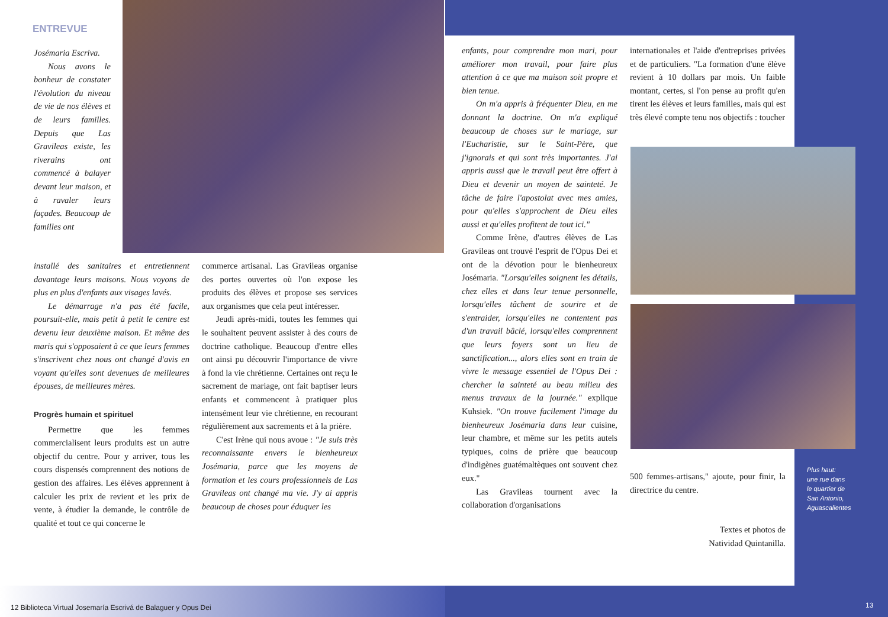ENTREVUE
Josémaria Escriva.
Nous avons le bonheur de constater l'évolution du niveau de vie de nos élèves et de leurs familles. Depuis que Las Gravileas existe, les riverains ont commencé à balayer devant leur maison, et à ravaler leurs façades. Beaucoup de familles ont
installé des sanitaires et entretiennent davantage leurs maisons. Nous voyons de plus en plus d'enfants aux visages lavés.
Le démarrage n'a pas été facile, poursuit-elle, mais petit à petit le centre est devenu leur deuxième maison. Et même des maris qui s'opposaient à ce que leurs femmes s'inscrivent chez nous ont changé d'avis en voyant qu'elles sont devenues de meilleures épouses, de meilleures mères.
Progrès humain et spirituel
Permettre que les femmes commercialisent leurs produits est un autre objectif du centre. Pour y arriver, tous les cours dispensés comprennent des notions de gestion des affaires. Les élèves apprennent à calculer les prix de revient et les prix de vente, à étudier la demande, le contrôle de qualité et tout ce qui concerne le
commerce artisanal. Las Gravileas organise des portes ouvertes où l'on expose les produits des élèves et propose ses services aux organismes que cela peut intéresser.
Jeudi après-midi, toutes les femmes qui le souhaitent peuvent assister à des cours de doctrine catholique. Beaucoup d'entre elles ont ainsi pu découvrir l'importance de vivre à fond la vie chrétienne. Certaines ont reçu le sacrement de mariage, ont fait baptiser leurs enfants et commencent à pratiquer plus intensément leur vie chrétienne, en recourant régulièrement aux sacrements et à la prière.
C'est Irène qui nous avoue : "Je suis très reconnaissante envers le bienheureux Josémaria, parce que les moyens de formation et les cours professionnels de Las Gravileas ont changé ma vie. J'y ai appris beaucoup de choses pour éduquer les
enfants, pour comprendre mon mari, pour améliorer mon travail, pour faire plus attention à ce que ma maison soit propre et bien tenue.
On m'a appris à fréquenter Dieu, en me donnant la doctrine. On m'a expliqué beaucoup de choses sur le mariage, sur l'Eucharistie, sur le Saint-Père, que j'ignorais et qui sont très importantes. J'ai appris aussi que le travail peut être offert à Dieu et devenir un moyen de sainteté. Je tâche de faire l'apostolat avec mes amies, pour qu'elles s'approchent de Dieu elles aussi et qu'elles profitent de tout ici."
Comme Irène, d'autres élèves de Las Gravileas ont trouvé l'esprit de l'Opus Dei et ont de la dévotion pour le bienheureux Josémaria. "Lorsqu'elles soignent les détails, chez elles et dans leur tenue personnelle, lorsqu'elles tâchent de sourire et de s'entraider, lorsqu'elles ne contentent pas d'un travail bâclé, lorsqu'elles comprennent que leurs foyers sont un lieu de sanctification..., alors elles sont en train de vivre le message essentiel de l'Opus Dei : chercher la sainteté au beau milieu des menus travaux de la journée." explique Kuhsiek. "On trouve facilement l'image du bienheureux Josémaria dans leur cuisine, leur chambre, et même sur les petits autels typiques, coins de prière que beaucoup d'indigènes guatémaltèques ont souvent chez eux."
Las Gravileas tournent avec la collaboration d'organisations
internationales et l'aide d'entreprises privées et de particuliers. "La formation d'une élève revient à 10 dollars par mois. Un faible montant, certes, si l'on pense au profit qu'en tirent les élèves et leurs familles, mais qui est très élevé compte tenu nos objectifs : toucher
500 femmes-artisans," ajoute, pour finir, la directrice du centre.
Textes et photos de
Natividad Quintanilla.
Plus haut:
une rue dans
le quartier de
San Antonio,
Aguascalientes
12 Biblioteca Virtual Josemaría Escrivá de Balaguer y Opus Dei
13